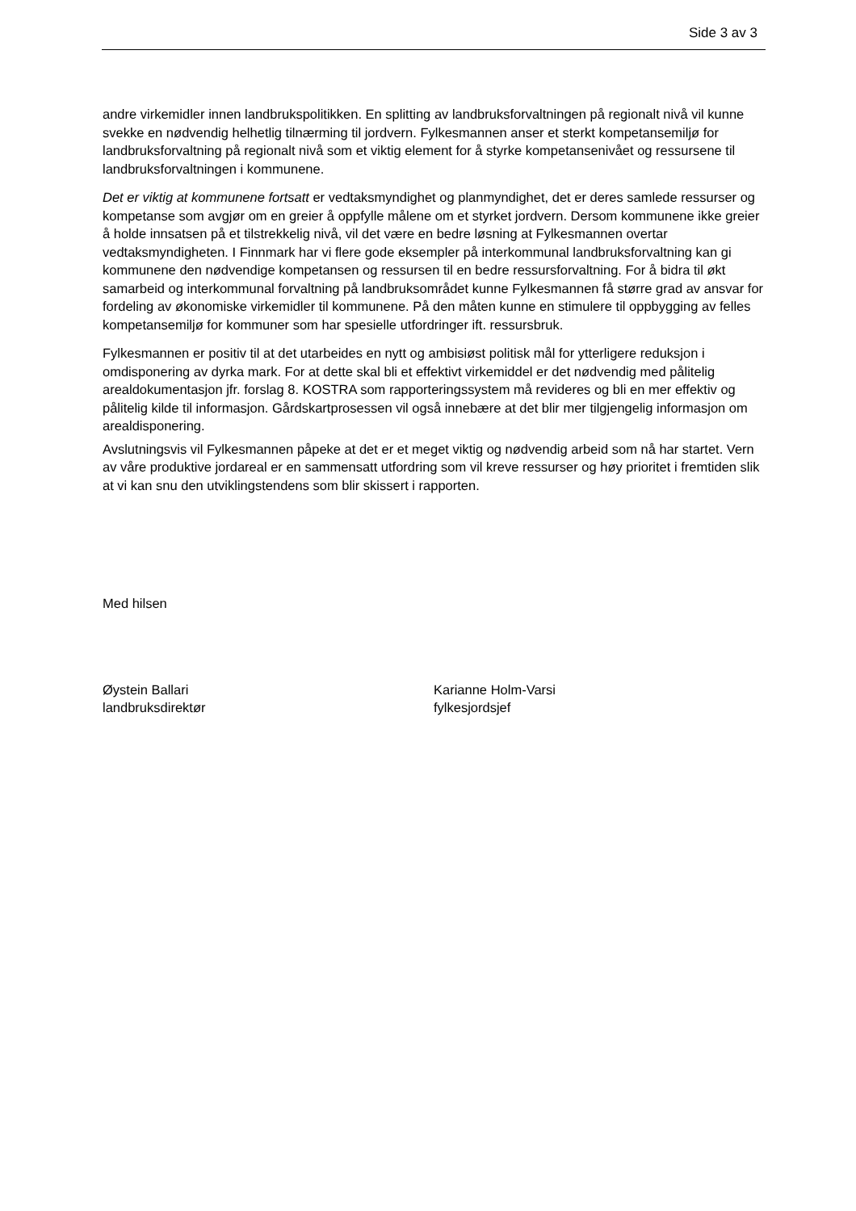Side 3 av 3
andre virkemidler innen landbrukspolitikken. En splitting av landbruksforvaltningen på regionalt nivå vil kunne svekke en nødvendig helhetlig tilnærming til jordvern. Fylkesmannen anser et sterkt kompetansemiljø for landbruksforvaltning på regionalt nivå som et viktig element for å styrke kompetansenivået og ressursene til landbruksforvaltningen i kommunene.
Det er viktig at kommunene fortsatt er vedtaksmyndighet og planmyndighet, det er deres samlede ressurser og kompetanse som avgjør om en greier å oppfylle målene om et styrket jordvern. Dersom kommunene ikke greier å holde innsatsen på et tilstrekkelig nivå, vil det være en bedre løsning at Fylkesmannen overtar vedtaksmyndigheten. I Finnmark har vi flere gode eksempler på interkommunal landbruksforvaltning kan gi kommunene den nødvendige kompetansen og ressursen til en bedre ressursforvaltning. For å bidra til økt samarbeid og interkommunal forvaltning på landbruksområdet kunne Fylkesmannen få større grad av ansvar for fordeling av økonomiske virkemidler til kommunene. På den måten kunne en stimulere til oppbygging av felles kompetansemiljø for kommuner som har spesielle utfordringer ift. ressursbruk.
Fylkesmannen er positiv til at det utarbeides en nytt og ambisiøst politisk mål for ytterligere reduksjon i omdisponering av dyrka mark. For at dette skal bli et effektivt virkemiddel er det nødvendig med pålitelig arealdokumentasjon jfr. forslag 8. KOSTRA som rapporteringssystem må revideres og bli en mer effektiv og pålitelig kilde til informasjon. Gårdskartprosessen vil også innebære at det blir mer tilgjengelig informasjon om arealdisponering.
Avslutningsvis vil Fylkesmannen påpeke at det er et meget viktig og nødvendig arbeid som nå har startet. Vern av våre produktive jordareal er en sammensatt utfordring som vil kreve ressurser og høy prioritet i fremtiden slik at vi kan snu den utviklingstendens som blir skissert i rapporten.
Med hilsen
Øystein Ballari
landbruksdirektør
Karianne Holm-Varsi
fylkesjordsjef